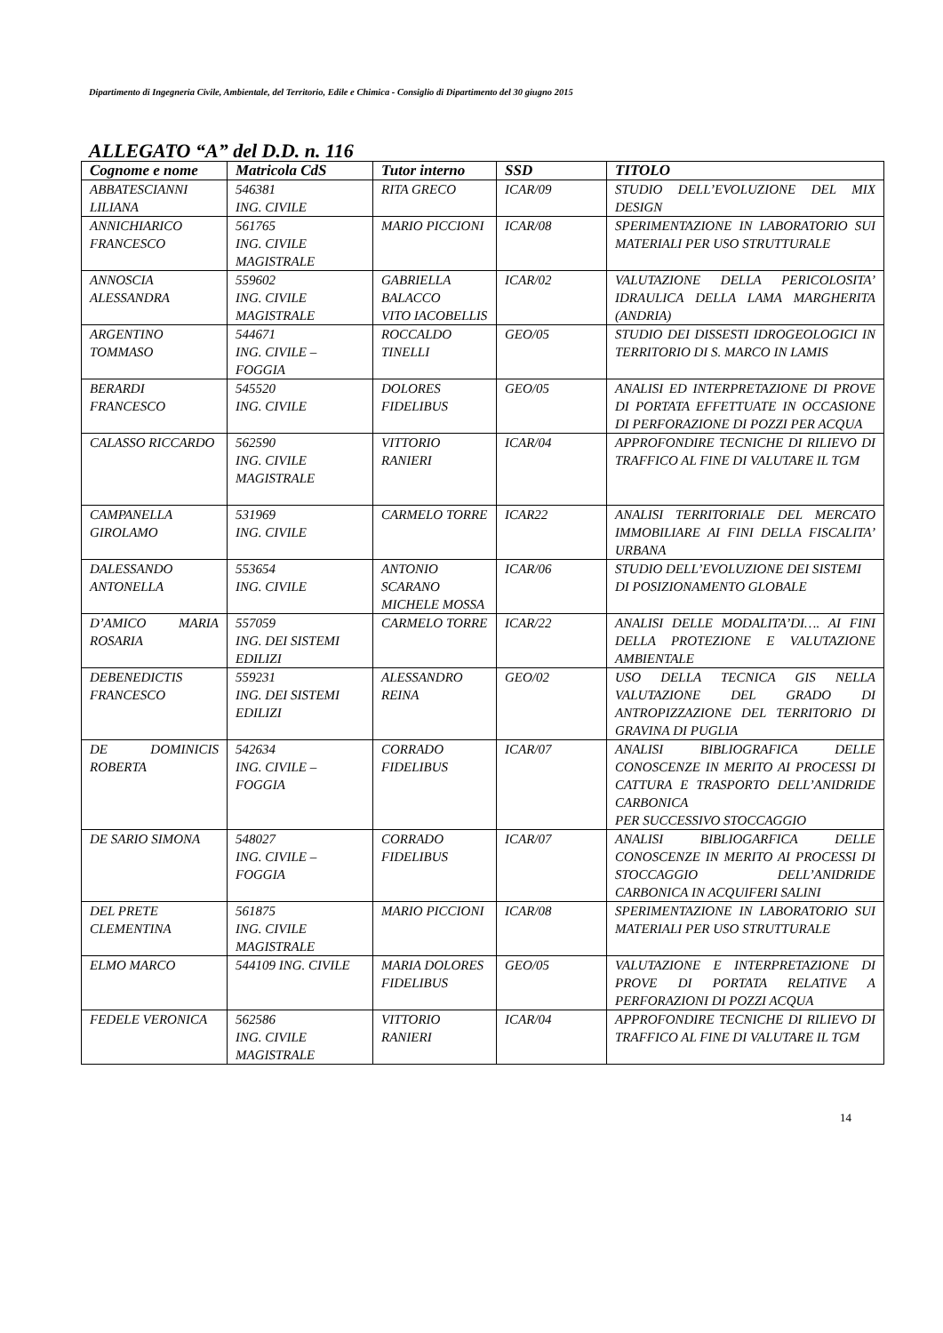Dipartimento di Ingegneria Civile, Ambientale, del Territorio, Edile e Chimica - Consiglio di Dipartimento del 30 giugno 2015
ALLEGATO “A” del D.D. n. 116
| Cognome e nome | Matricola CdS | Tutor interno | SSD | TITOLO |
| --- | --- | --- | --- | --- |
| ABBATESCIANNI LILIANA | 546381 ING. CIVILE | RITA GRECO | ICAR/09 | STUDIO DELL’EVOLUZIONE DEL MIX DESIGN |
| ANNICHIARICO FRANCESCO | 561765 ING. CIVILE MAGISTRALE | MARIO PICCIONI | ICAR/08 | SPERIMENTAZIONE IN LABORATORIO SUI MATERIALI PER USO STRUTTURALE |
| ANNOSCIA ALESSANDRA | 559602 ING. CIVILE MAGISTRALE | GABRIELLA BALACCO VITO IACOBELLIS | ICAR/02 | VALUTAZIONE DELLA PERICOLOSITA’ IDRAULICA DELLA LAMA MARGHERITA (ANDRIA) |
| ARGENTINO TOMMASO | 544671 ING. CIVILE – FOGGIA | ROCCALDO TINELLI | GEO/05 | STUDIO DEI DISSESTI IDROGEOLOGICI IN TERRITORIO DI S. MARCO IN LAMIS |
| BERARDI FRANCESCO | 545520 ING. CIVILE | DOLORES FIDELIBUS | GEO/05 | ANALISI ED INTERPRETAZIONE DI PROVE DI PORTATA EFFETTUATE IN OCCASIONE DI PERFORAZIONE DI POZZI PER ACQUA |
| CALASSO RICCARDO | 562590 ING. CIVILE MAGISTRALE | VITTORIO RANIERI | ICAR/04 | APPROFONDIRE TECNICHE DI RILIEVO DI TRAFFICO AL FINE DI VALUTARE IL TGM |
| CAMPANELLA GIROLAMO | 531969 ING. CIVILE | CARMELO TORRE | ICAR22 | ANALISI TERRITORIALE DEL MERCATO IMMOBILIARE AI FINI DELLA FISCALITA’ URBANA |
| DALESSANDO ANTONELLA | 553654 ING. CIVILE | ANTONIO SCARANO MICHELE MOSSA | ICAR/06 | STUDIO DELL’EVOLUZIONE DEI SISTEMI DI POSIZIONAMENTO GLOBALE |
| D’AMICO MARIA ROSARIA | 557059 ING. DEI SISTEMI EDILIZI | CARMELO TORRE | ICAR/22 | ANALISI DELLE MODALITA’DI…. AI FINI DELLA PROTEZIONE E VALUTAZIONE AMBIENTALE |
| DEBENEDICTIS FRANCESCO | 559231 ING. DEI SISTEMI EDILIZI | ALESSANDRO REINA | GEO/02 | USO DELLA TECNICA GIS NELLA VALUTAZIONE DEL GRADO DI ANTROPIZZAZIONE DEL TERRITORIO DI GRAVINA DI PUGLIA |
| DE DOMINICIS ROBERTA | 542634 ING. CIVILE – FOGGIA | CORRADO FIDELIBUS | ICAR/07 | ANALISI BIBLIOGRAFICA DELLE CONOSCENZE IN MERITO AI PROCESSI DI CATTURA E TRASPORTO DELL’ANIDRIDE CARBONICA PER SUCCESSIVO STOCCAGGIO |
| DE SARIO SIMONA | 548027 ING. CIVILE – FOGGIA | CORRADO FIDELIBUS | ICAR/07 | ANALISI BIBLIOGARFICA DELLE CONOSCENZE IN MERITO AI PROCESSI DI STOCCAGGIO DELL’ANIDRIDE CARBONICA IN ACQUIFERI SALINI |
| DEL PRETE CLEMENTINA | 561875 ING. CIVILE MAGISTRALE | MARIO PICCIONI | ICAR/08 | SPERIMENTAZIONE IN LABORATORIO SUI MATERIALI PER USO STRUTTURALE |
| ELMO MARCO | 544109 ING. CIVILE | MARIA DOLORES FIDELIBUS | GEO/05 | VALUTAZIONE E INTERPRETAZIONE DI PROVE DI PORTATA RELATIVE A PERFORAZIONI DI POZZI ACQUA |
| FEDELE VERONICA | 562586 ING. CIVILE MAGISTRALE | VITTORIO RANIERI | ICAR/04 | APPROFONDIRE TECNICHE DI RILIEVO DI TRAFFICO AL FINE DI VALUTARE IL TGM |
14